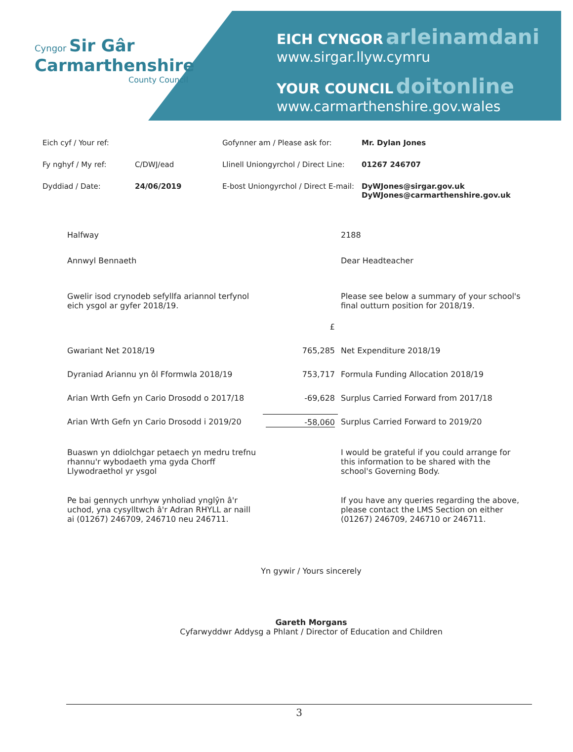Cyngor Sir Gâr
Carmarthenshire
County Council
EICH CYNGOR arleinamdani
www.sirgar.llyw.cymru
YOUR COUNCIL doitonline
www.carmarthenshire.gov.wales
| Eich cyf / Your ref: | | Gofynner am / Please ask for: | Mr. Dylan Jones |
| Fy nghyf / My ref: | C/DWJ/ead | Llinell Uniongyrchol / Direct Line: | 01267 246707 |
| Dyddiad / Date: | 24/06/2019 | E-bost Uniongyrchol / Direct E-mail: | DyWJones@sirgar.gov.uk DyWJones@carmarthenshire.gov.uk |
| Halfway | | 2188 |
| Annwyl Bennaeth | | Dear Headteacher |
| Gwelir isod crynodeb sefyllfa ariannol terfynol eich ysgol ar gyfer 2018/19. | | Please see below a summary of your school's final outturn position for 2018/19. |
| | £ | |
| Gwariant Net 2018/19 | 765,285 | Net Expenditure 2018/19 |
| Dyraniad Ariannu yn ôl Fformwla 2018/19 | 753,717 | Formula Funding Allocation 2018/19 |
| Arian Wrth Gefn yn Cario Drosodd o 2017/18 | -69,628 | Surplus Carried Forward from 2017/18 |
| Arian Wrth Gefn yn Cario Drosodd i 2019/20 | -58,060 | Surplus Carried Forward to 2019/20 |
| Buaswn yn ddiolchgar petaech yn medru trefnu rhannu'r wybodaeth yma gyda Chorff Llywodraethol yr ysgol | | I would be grateful if you could arrange for this information to be shared with the school's Governing Body. |
| Pe bai gennych unrhyw ynholiad ynglŷn â'r uchod, yna cysylltwch â'r Adran RHYLL ar naill ai (01267) 246709, 246710 neu 246711. | | If you have any queries regarding the above, please contact the LMS Section on either (01267) 246709, 246710 or 246711. |
Yn gywir / Yours sincerely
Gareth Morgans
Cyfarwyddwr Addysg a Phlant / Director of Education and Children
3